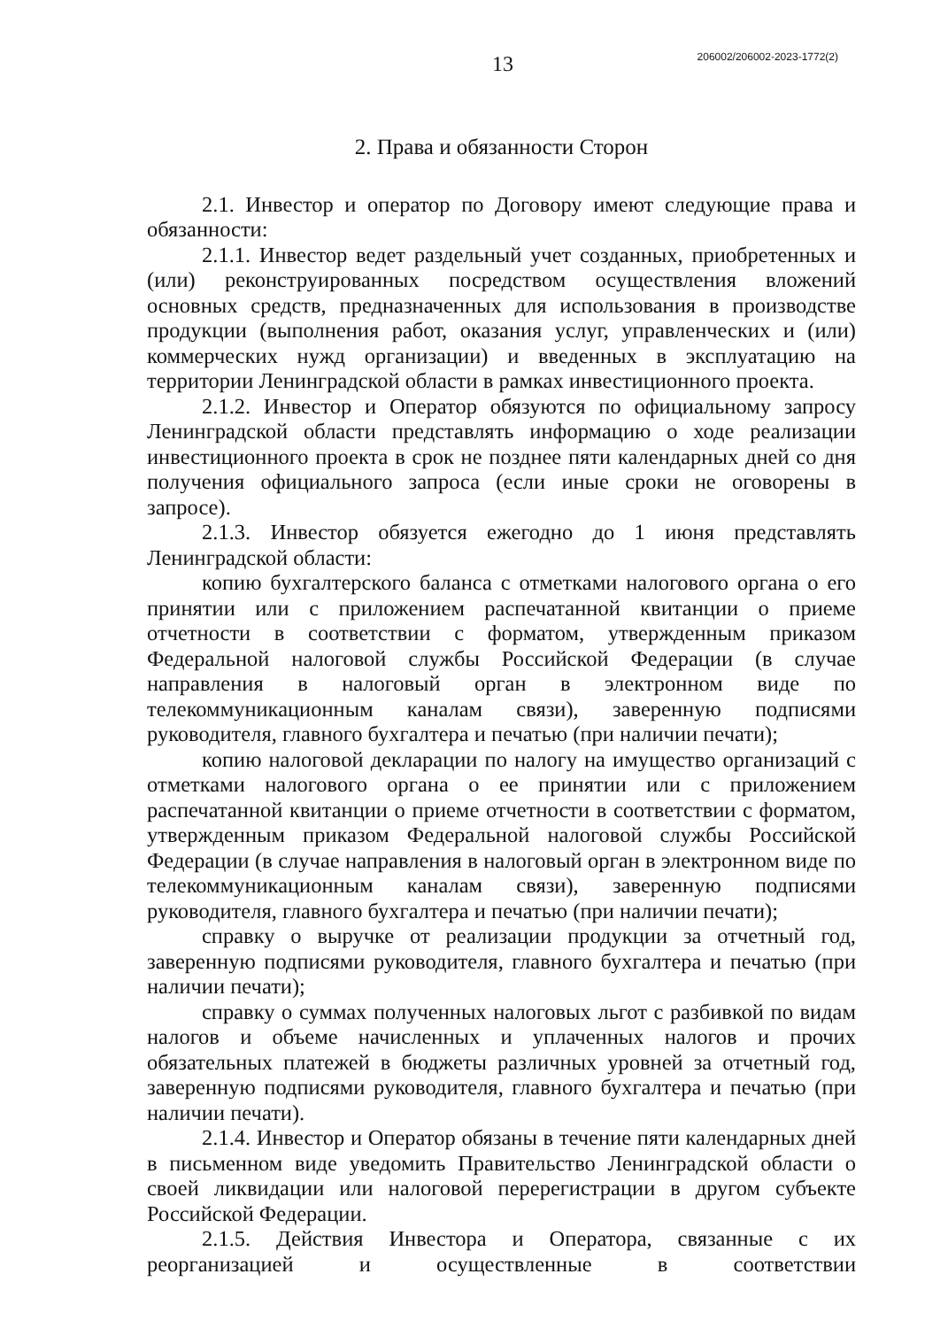13 206002/206002-2023-1772(2)
2. Права и обязанности Сторон
2.1. Инвестор и оператор по Договору имеют следующие права и обязанности:
2.1.1. Инвестор ведет раздельный учет созданных, приобретенных и (или) реконструированных посредством осуществления вложений основных средств, предназначенных для использования в производстве продукции (выполнения работ, оказания услуг, управленческих и (или) коммерческих нужд организации) и введенных в эксплуатацию на территории Ленинградской области в рамках инвестиционного проекта.
2.1.2. Инвестор и Оператор обязуются по официальному запросу Ленинградской области представлять информацию о ходе реализации инвестиционного проекта в срок не позднее пяти календарных дней со дня получения официального запроса (если иные сроки не оговорены в запросе).
2.1.3. Инвестор обязуется ежегодно до 1 июня представлять Ленинградской области:
копию бухгалтерского баланса с отметками налогового органа о его принятии или с приложением распечатанной квитанции о приеме отчетности в соответствии с форматом, утвержденным приказом Федеральной налоговой службы Российской Федерации (в случае направления в налоговый орган в электронном виде по телекоммуникационным каналам связи), заверенную подписями руководителя, главного бухгалтера и печатью (при наличии печати);
копию налоговой декларации по налогу на имущество организаций с отметками налогового органа о ее принятии или с приложением распечатанной квитанции о приеме отчетности в соответствии с форматом, утвержденным приказом Федеральной налоговой службы Российской Федерации (в случае направления в налоговый орган в электронном виде по телекоммуникационным каналам связи), заверенную подписями руководителя, главного бухгалтера и печатью (при наличии печати);
справку о выручке от реализации продукции за отчетный год, заверенную подписями руководителя, главного бухгалтера и печатью (при наличии печати);
справку о суммах полученных налоговых льгот с разбивкой по видам налогов и объеме начисленных и уплаченных налогов и прочих обязательных платежей в бюджеты различных уровней за отчетный год, заверенную подписями руководителя, главного бухгалтера и печатью (при наличии печати).
2.1.4. Инвестор и Оператор обязаны в течение пяти календарных дней в письменном виде уведомить Правительство Ленинградской области о своей ликвидации или налоговой перерегистрации в другом субъекте Российской Федерации.
2.1.5. Действия Инвестора и Оператора, связанные с их реорганизацией и осуществленные в соответствии